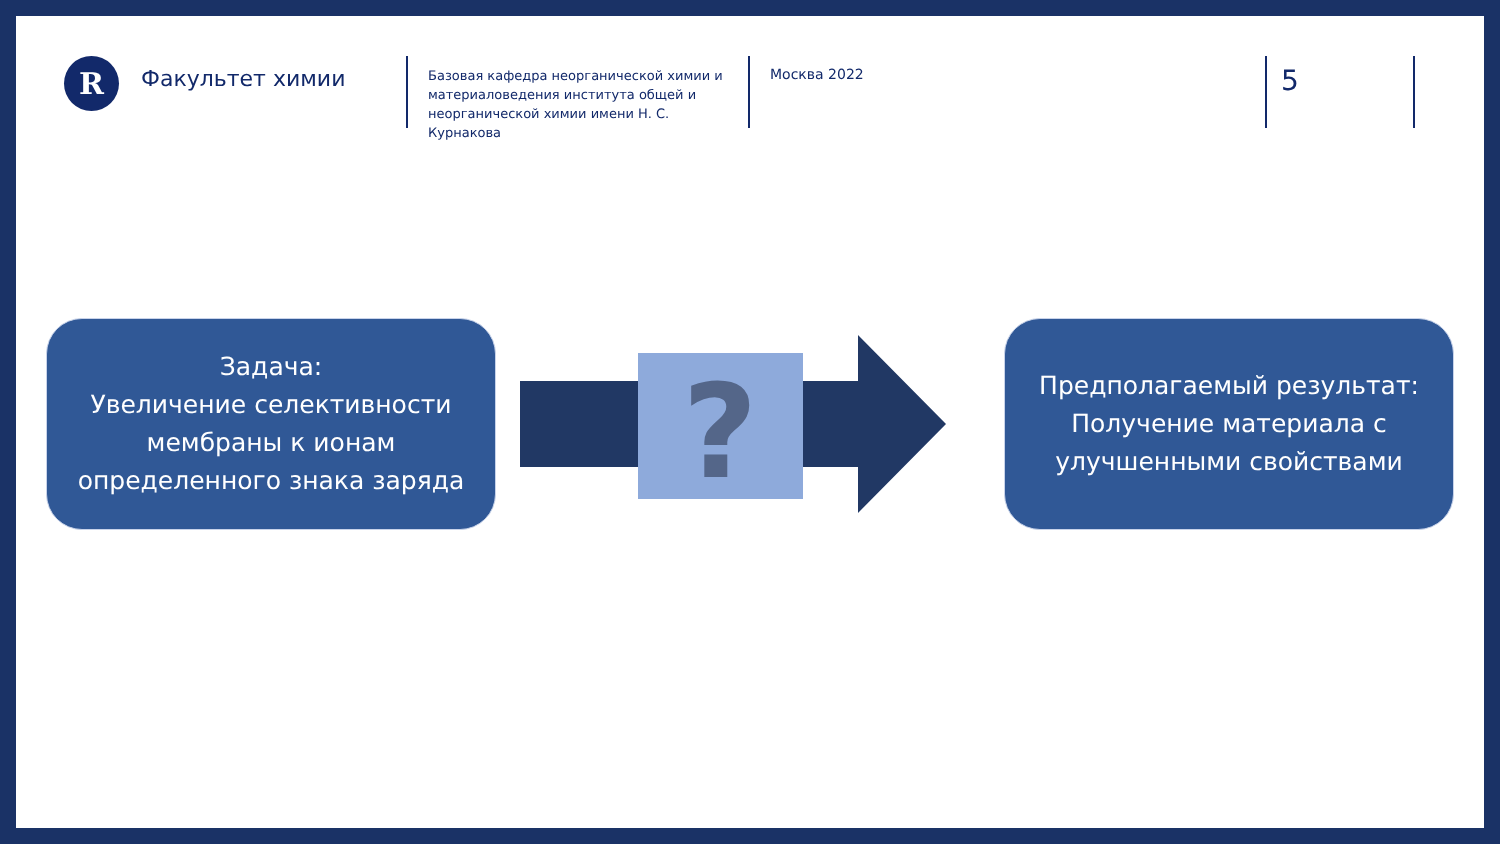R
Факультет химии
Базовая кафедра неорганической химии и материаловедения института общей и неорганической химии имени Н. С. Курнакова
Москва 2022
5
Задача:
Увеличение селективности мембраны к ионам определенного знака заряда
?
Предполагаемый результат:
Получение материала с улучшенными свойствами